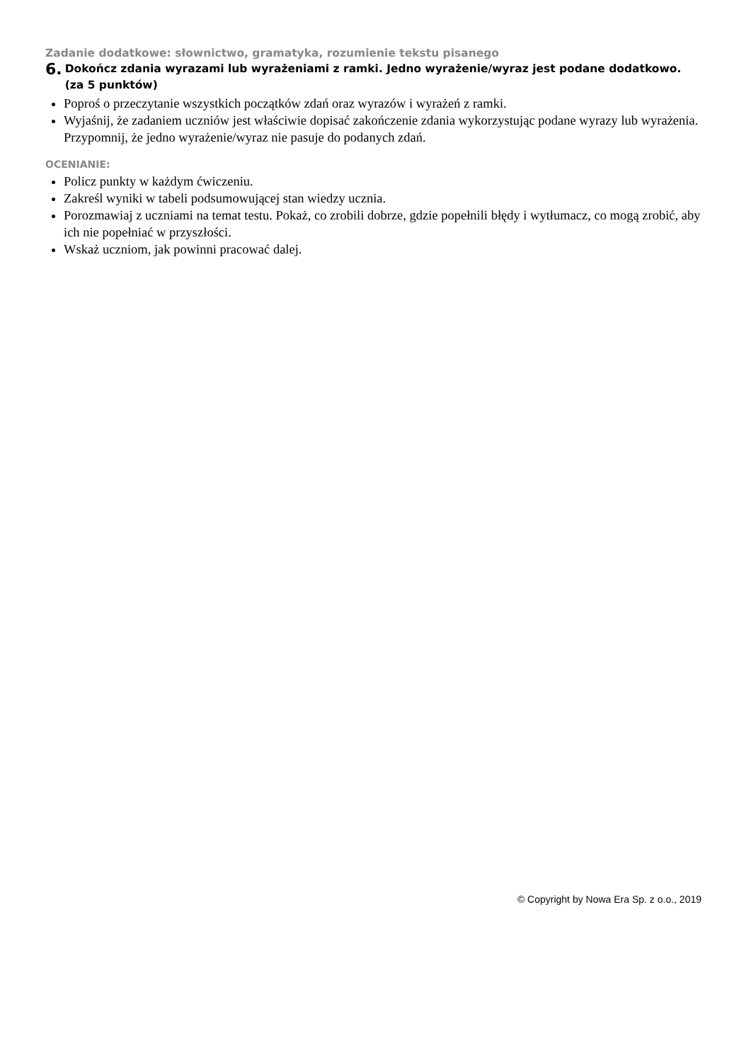Zadanie dodatkowe: słownictwo, gramatyka, rozumienie tekstu pisanego
6. Dokończ zdania wyrazami lub wyrażeniami z ramki. Jedno wyrażenie/wyraz jest podane dodatkowo. (za 5 punktów)
Poproś o przeczytanie wszystkich początków zdań oraz wyrazów i wyrażeń z ramki.
Wyjaśnij, że zadaniem uczniów jest właściwie dopisać zakończenie zdania wykorzystując podane wyrazy lub wyrażenia. Przypomnij, że jedno wyrażenie/wyraz nie pasuje do podanych zdań.
OCENIANIE:
Policz punkty w każdym ćwiczeniu.
Zakreśl wyniki w tabeli podsumowującej stan wiedzy ucznia.
Porozmawiaj z uczniami na temat testu. Pokaż, co zrobili dobrze, gdzie popełnili błędy i wytłumacz, co mogą zrobić, aby ich nie popełniać w przyszłości.
Wskaż uczniom, jak powinni pracować dalej.
© Copyright by Nowa Era Sp. z o.o., 2019